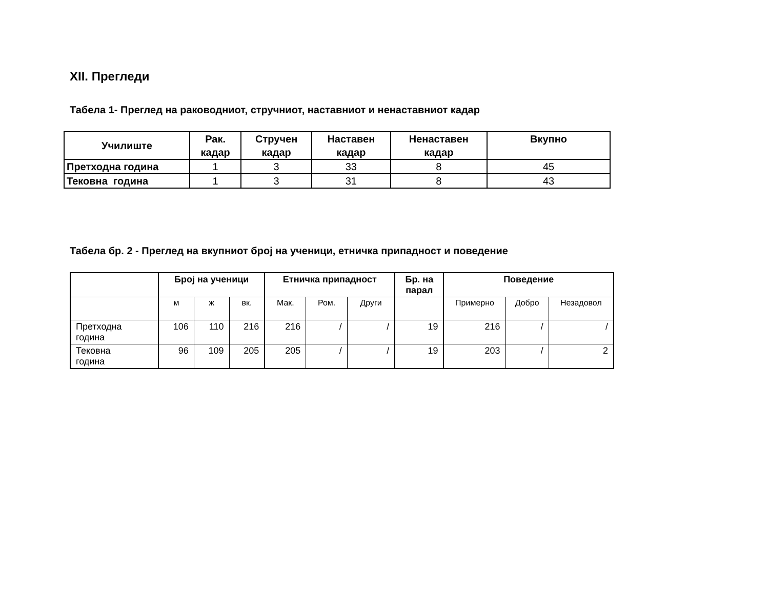XII. Прегледи
Табела 1- Преглед на раководниот, стручниот, наставниот и ненаставниот кадар
| Училиште | Рак. кадар | Стручен кадар | Наставен кадар | Ненаставен кадар | Вкупно |
| --- | --- | --- | --- | --- | --- |
| Претходна година | 1 | 3 | 33 | 8 | 45 |
| Тековна година | 1 | 3 | 31 | 8 | 43 |
Табела бр. 2 - Преглед на вкупниот број на ученици, етничка припадност и поведение
| | Број на ученици | | | Етничка припадност | | | Бр. на парал | Поведение | | |
| | м | ж | вк. | Мак. | Ром. | Други | | Примерно | Добро | Незадовол |
| Претходна година | 106 | 110 | 216 | 216 | / | / | 19 | 216 | / | / |
| Тековна година | 96 | 109 | 205 | 205 | / | / | 19 | 203 | / | 2 |